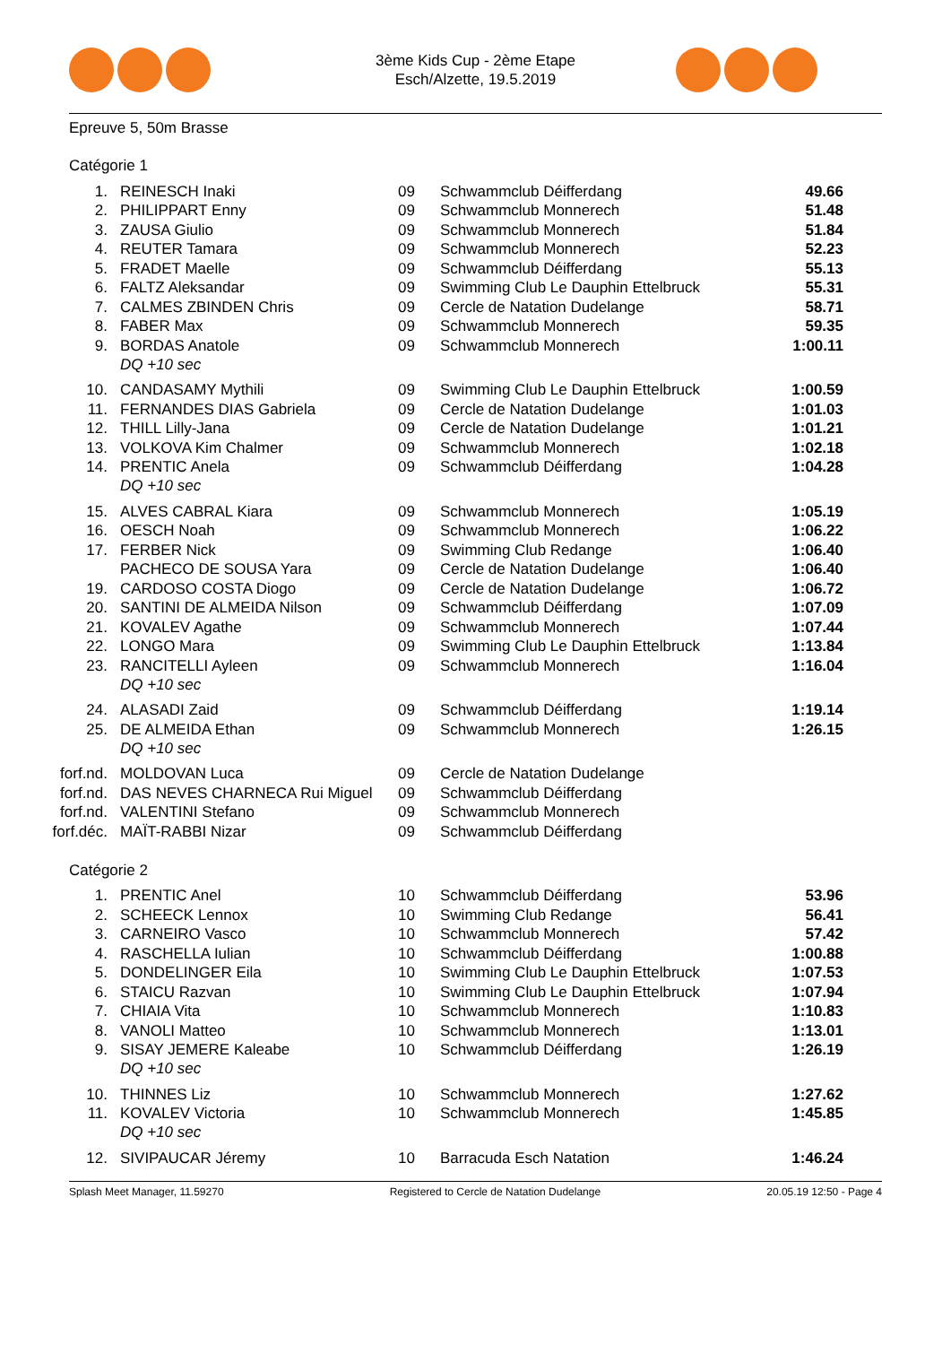3ème Kids Cup - 2ème Etape
Esch/Alzette, 19.5.2019
Epreuve 5, 50m Brasse
Catégorie 1
| 1. | REINESCH Inaki | 09 | Schwammclub Déifferdang | 49.66 |
| 2. | PHILIPPART Enny | 09 | Schwammclub Monnerech | 51.48 |
| 3. | ZAUSA Giulio | 09 | Schwammclub Monnerech | 51.84 |
| 4. | REUTER Tamara | 09 | Schwammclub Monnerech | 52.23 |
| 5. | FRADET Maelle | 09 | Schwammclub Déifferdang | 55.13 |
| 6. | FALTZ Aleksandar | 09 | Swimming Club Le Dauphin Ettelbruck | 55.31 |
| 7. | CALMES ZBINDEN Chris | 09 | Cercle de Natation Dudelange | 58.71 |
| 8. | FABER Max | 09 | Schwammclub Monnerech | 59.35 |
| 9. | BORDAS Anatole | 09 | Schwammclub Monnerech | 1:00.11 |
| | DQ +10 sec | | | |
| 10. | CANDASAMY Mythili | 09 | Swimming Club Le Dauphin Ettelbruck | 1:00.59 |
| 11. | FERNANDES DIAS Gabriela | 09 | Cercle de Natation Dudelange | 1:01.03 |
| 12. | THILL Lilly-Jana | 09 | Cercle de Natation Dudelange | 1:01.21 |
| 13. | VOLKOVA Kim Chalmer | 09 | Schwammclub Monnerech | 1:02.18 |
| 14. | PRENTIC Anela | 09 | Schwammclub Déifferdang | 1:04.28 |
| | DQ +10 sec | | | |
| 15. | ALVES CABRAL Kiara | 09 | Schwammclub Monnerech | 1:05.19 |
| 16. | OESCH Noah | 09 | Schwammclub Monnerech | 1:06.22 |
| 17. | FERBER Nick | 09 | Swimming Club Redange | 1:06.40 |
| | PACHECO DE SOUSA Yara | 09 | Cercle de Natation Dudelange | 1:06.40 |
| 19. | CARDOSO COSTA Diogo | 09 | Cercle de Natation Dudelange | 1:06.72 |
| 20. | SANTINI DE ALMEIDA Nilson | 09 | Schwammclub Déifferdang | 1:07.09 |
| 21. | KOVALEV Agathe | 09 | Schwammclub Monnerech | 1:07.44 |
| 22. | LONGO Mara | 09 | Swimming Club Le Dauphin Ettelbruck | 1:13.84 |
| 23. | RANCITELLI Ayleen | 09 | Schwammclub Monnerech | 1:16.04 |
| | DQ +10 sec | | | |
| 24. | ALASADI Zaid | 09 | Schwammclub Déifferdang | 1:19.14 |
| 25. | DE ALMEIDA Ethan | 09 | Schwammclub Monnerech | 1:26.15 |
| | DQ +10 sec | | | |
| forf.nd. | MOLDOVAN Luca | 09 | Cercle de Natation Dudelange | |
| forf.nd. | DAS NEVES CHARNECA Rui Miguel | 09 | Schwammclub Déifferdang | |
| forf.nd. | VALENTINI Stefano | 09 | Schwammclub Monnerech | |
| forf.déc. | MAÏT-RABBI Nizar | 09 | Schwammclub Déifferdang | |
Catégorie 2
| 1. | PRENTIC Anel | 10 | Schwammclub Déifferdang | 53.96 |
| 2. | SCHEECK Lennox | 10 | Swimming Club Redange | 56.41 |
| 3. | CARNEIRO Vasco | 10 | Schwammclub Monnerech | 57.42 |
| 4. | RASCHELLA Iulian | 10 | Schwammclub Déifferdang | 1:00.88 |
| 5. | DONDELINGER Eila | 10 | Swimming Club Le Dauphin Ettelbruck | 1:07.53 |
| 6. | STAICU Razvan | 10 | Swimming Club Le Dauphin Ettelbruck | 1:07.94 |
| 7. | CHIAIA Vita | 10 | Schwammclub Monnerech | 1:10.83 |
| 8. | VANOLI Matteo | 10 | Schwammclub Monnerech | 1:13.01 |
| 9. | SISAY JEMERE Kaleabe | 10 | Schwammclub Déifferdang | 1:26.19 |
| | DQ +10 sec | | | |
| 10. | THINNES Liz | 10 | Schwammclub Monnerech | 1:27.62 |
| 11. | KOVALEV Victoria | 10 | Schwammclub Monnerech | 1:45.85 |
| | DQ +10 sec | | | |
| 12. | SIVIPAUCAR Jéremy | 10 | Barracuda Esch Natation | 1:46.24 |
Splash Meet Manager, 11.59270 Registered to Cercle de Natation Dudelange 20.05.19 12:50 - Page 4